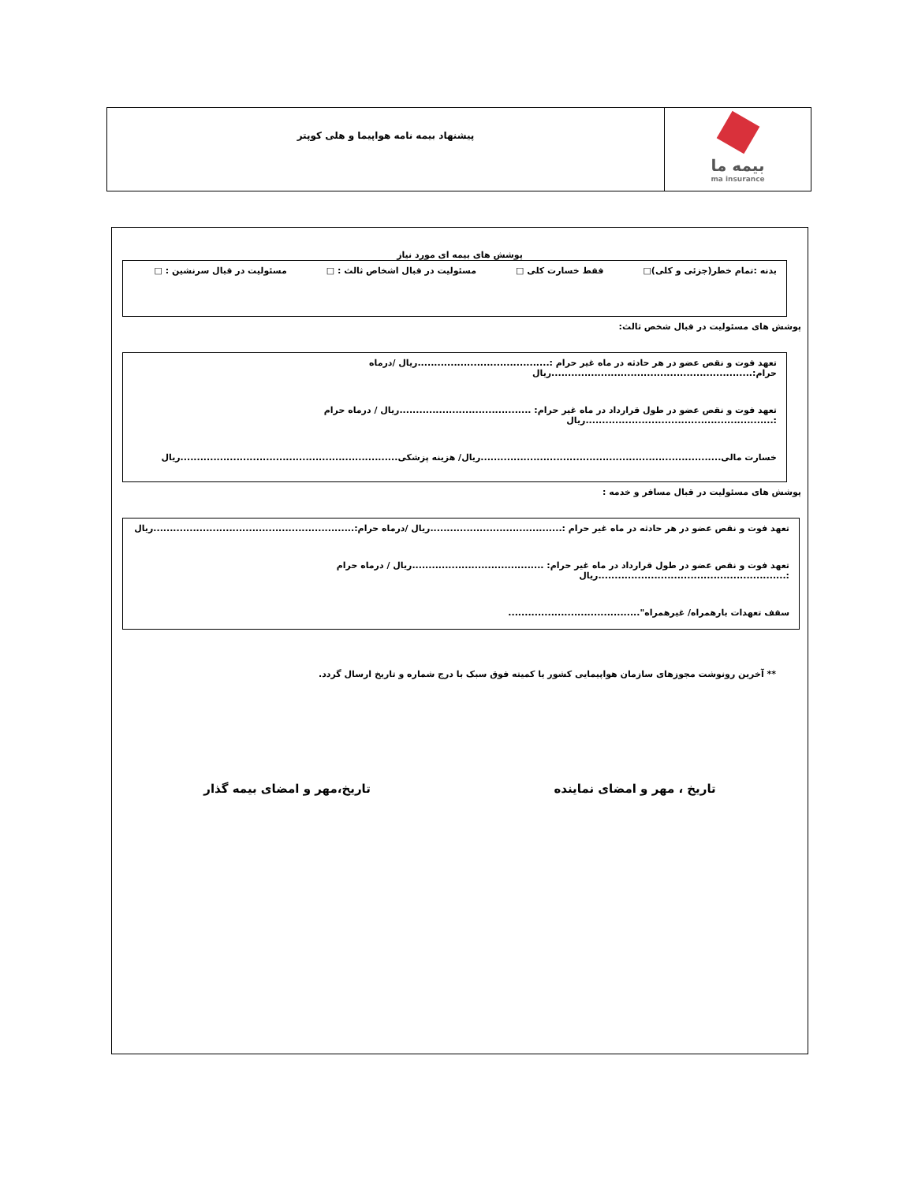بیمه ما
ma insurance
پیشنهاد بیمه نامه هواپیما و هلی کوپتر
پوشش های بیمه ای مورد نیاز
بدنه :تمام خطر(جزئی و کلی)□ فقط خسارت کلی □ مسئولیت در قبال اشخاص ثالث : □ مسئولیت در قبال سرنشین : □
پوشش های مسئولیت در قبال شخص ثالث:
تعهد فوت و نقص عضو در هر حادثه در ماه غیر حرام :........................................ریال /درماه حرام:.............................................................ریال
تعهد فوت و نقص عضو در طول قرارداد در ماه غیر حرام: ........................................ریال / درماه حرام :.........................................................ریال
خسارت مالی.........................................................................ریال/ هزینه پزشکی..................................................................ریال
پوشش های مسئولیت در قبال مسافر و خدمه :
تعهد فوت و نقص عضو در هر حادثه در ماه غیر حرام :........................................ریال /درماه حرام:.............................................................ریال
تعهد فوت و نقص عضو در طول قرارداد در ماه غیر حرام: ........................................ریال / درماه حرام :.........................................................ریال
سقف تعهدات بارهمراه/ غیرهمراه"........................................
** آخرین رونوشت مجوزهای سازمان هواپیمایی کشور یا کمیته فوق سبک با درج شماره و تاریخ ارسال گردد.
تاریخ ، مهر و امضای نماینده تاریخ،مهر و امضای بیمه گذار